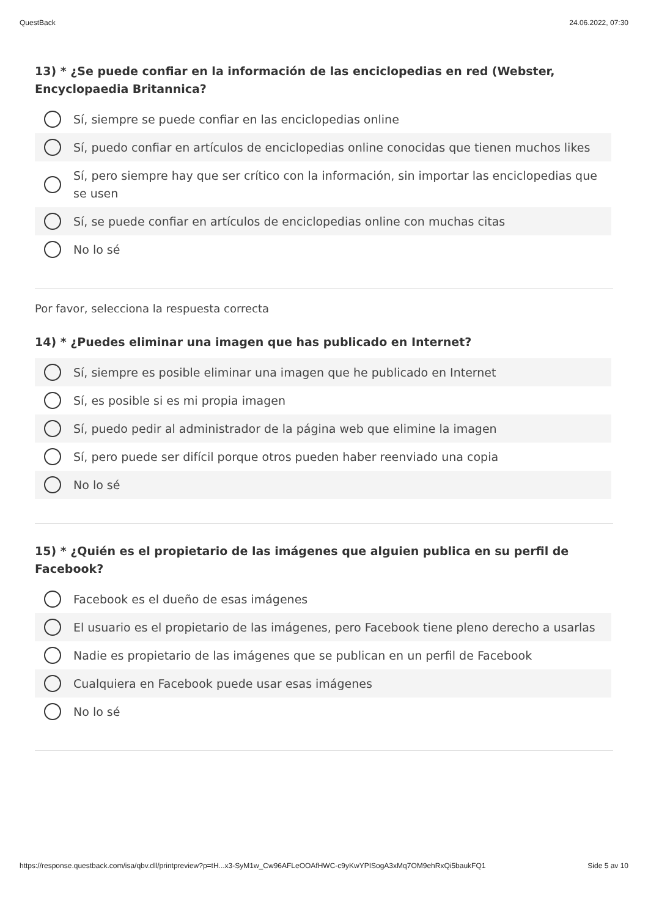QuestBack 24.06.2022, 07:30
13) * ¿Se puede confiar en la información de las enciclopedias en red (Webster, Encyclopaedia Britannica?
Sí, siempre se puede confiar en las enciclopedias online
Sí, puedo confiar en artículos de enciclopedias online conocidas que tienen muchos likes
Sí, pero siempre hay que ser crítico con la información, sin importar las enciclopedias que se usen
Sí, se puede confiar en artículos de enciclopedias online con muchas citas
No lo sé
Por favor, selecciona la respuesta correcta
14) * ¿Puedes eliminar una imagen que has publicado en Internet?
Sí, siempre es posible eliminar una imagen que he publicado en Internet
Sí, es posible si es mi propia imagen
Sí, puedo pedir al administrador de la página web que elimine la imagen
Sí, pero puede ser difícil porque otros pueden haber reenviado una copia
No lo sé
15) * ¿Quién es el propietario de las imágenes que alguien publica en su perfil de Facebook?
Facebook es el dueño de esas imágenes
El usuario es el propietario de las imágenes, pero Facebook tiene pleno derecho a usarlas
Nadie es propietario de las imágenes que se publican en un perfil de Facebook
Cualquiera en Facebook puede usar esas imágenes
No lo sé
https://response.questback.com/isa/qbv.dll/printpreview?p=tH...x3-SyM1w_Cw96AFLeOOAfHWC-c9yKwYPISogA3xMq7OM9ehRxQi5baukFQ1 Side 5 av 10